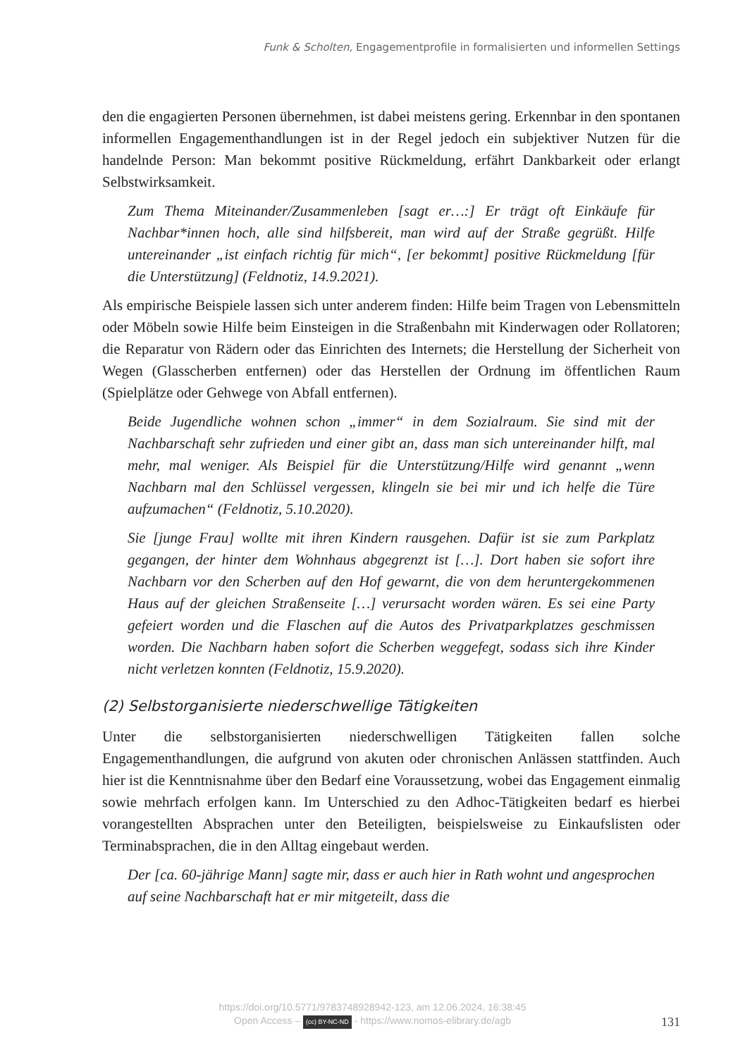Funk & Scholten, Engagementprofile in formalisierten und informellen Settings
den die engagierten Personen übernehmen, ist dabei meistens gering. Erkennbar in den spontanen informellen Engagementhandlungen ist in der Regel jedoch ein subjektiver Nutzen für die handelnde Person: Man bekommt positive Rückmeldung, erfährt Dankbarkeit oder erlangt Selbstwirksamkeit.
Zum Thema Miteinander/Zusammenleben [sagt er…:] Er trägt oft Einkäufe für Nachbar*innen hoch, alle sind hilfsbereit, man wird auf der Straße gegrüßt. Hilfe untereinander „ist einfach richtig für mich“, [er bekommt] positive Rückmeldung [für die Unterstützung] (Feldnotiz, 14.9.2021).
Als empirische Beispiele lassen sich unter anderem finden: Hilfe beim Tragen von Lebensmitteln oder Möbeln sowie Hilfe beim Einsteigen in die Straßenbahn mit Kinderwagen oder Rollatoren; die Reparatur von Rädern oder das Einrichten des Internets; die Herstellung der Sicherheit von Wegen (Glasscherben entfernen) oder das Herstellen der Ordnung im öffentlichen Raum (Spielplätze oder Gehwege von Abfall entfernen).
Beide Jugendliche wohnen schon „immer“ in dem Sozialraum. Sie sind mit der Nachbarschaft sehr zufrieden und einer gibt an, dass man sich untereinander hilft, mal mehr, mal weniger. Als Beispiel für die Unterstützung/Hilfe wird genannt „wenn Nachbarn mal den Schlüssel vergessen, klingeln sie bei mir und ich helfe die Türe aufzumachen“ (Feldnotiz, 5.10.2020).
Sie [junge Frau] wollte mit ihren Kindern rausgehen. Dafür ist sie zum Parkplatz gegangen, der hinter dem Wohnhaus abgegrenzt ist […]. Dort haben sie sofort ihre Nachbarn vor den Scherben auf den Hof gewarnt, die von dem heruntergekommenen Haus auf der gleichen Straßenseite […] verursacht worden wären. Es sei eine Party gefeiert worden und die Flaschen auf die Autos des Privatparkplatzes geschmissen worden. Die Nachbarn haben sofort die Scherben weggefegt, sodass sich ihre Kinder nicht verletzen konnten (Feldnotiz, 15.9.2020).
(2) Selbstorganisierte niederschwellige Tätigkeiten
Unter die selbstorganisierten niederschwelligen Tätigkeiten fallen solche Engagementhandlungen, die aufgrund von akuten oder chronischen Anlässen stattfinden. Auch hier ist die Kenntnisnahme über den Bedarf eine Voraussetzung, wobei das Engagement einmalig sowie mehrfach erfolgen kann. Im Unterschied zu den Adhoc-Tätigkeiten bedarf es hierbei vorangestellten Absprachen unter den Beteiligten, beispielsweise zu Einkaufslisten oder Terminabsprachen, die in den Alltag eingebaut werden.
Der [ca. 60-jährige Mann] sagte mir, dass er auch hier in Rath wohnt und angesprochen auf seine Nachbarschaft hat er mir mitgeteilt, dass die
https://doi.org/10.5771/9783748928942-123, am 12.06.2024, 16:38:45
Open Access – (cc) BY-NC-ND - https://www.nomos-elibrary.de/agb
131